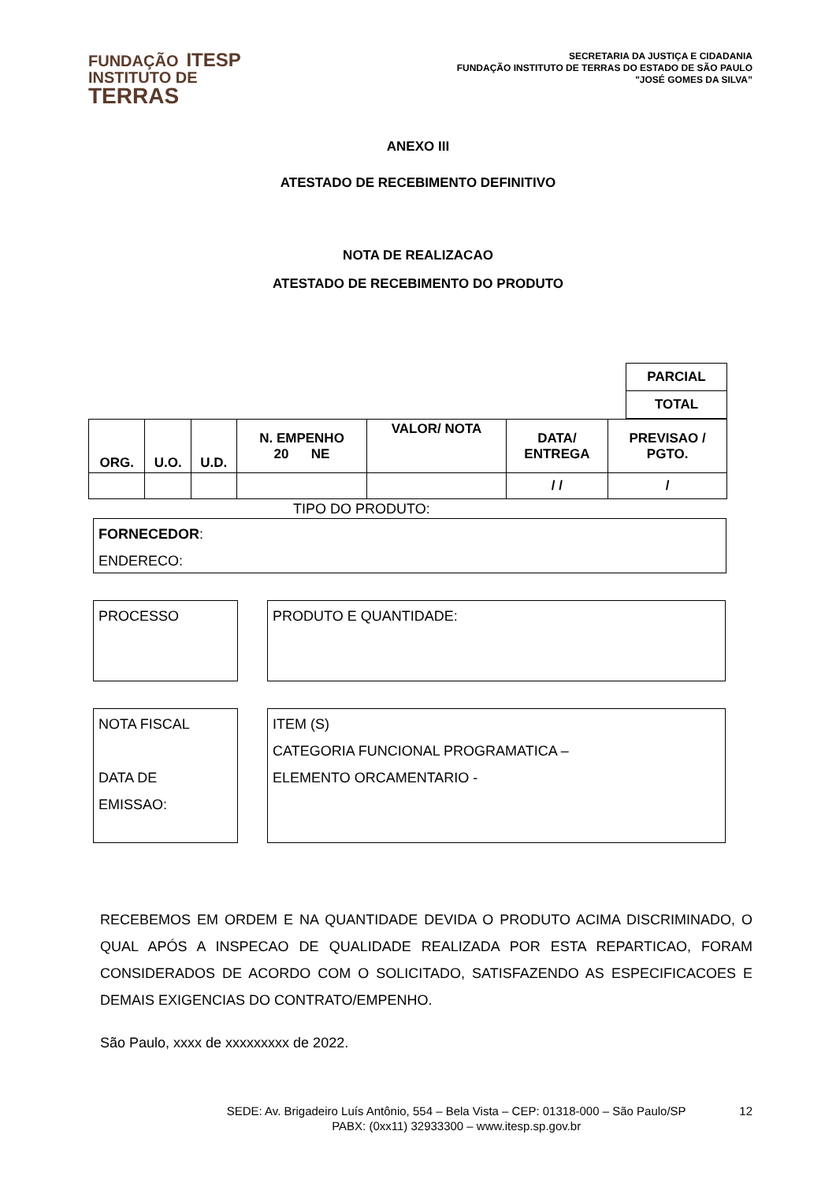FUNDAÇÃO ITESP
INSTITUTO DE
TERRAS
SECRETARIA DA JUSTIÇA E CIDADANIA
FUNDAÇÃO INSTITUTO DE TERRAS DO ESTADO DE SÃO PAULO
"JOSÉ GOMES DA SILVA”
ANEXO III
ATESTADO DE RECEBIMENTO DEFINITIVO
NOTA DE REALIZACAO
ATESTADO DE RECEBIMENTO DO PRODUTO
| PARCIAL |
| TOTAL |
| ORG. | U.O. | U.D. | N. EMPENHO 20 NE | VALOR/ NOTA | DATA/ ENTREGA | PREVISAO / PGTO. |
| | | | | | / / | / |
TIPO DO PRODUTO:
FORNECEDOR:
ENDERECO:
PROCESSO PRODUTO E QUANTIDADE:
NOTA FISCAL
DATA DE
EMISSAO:
ITEM (S)
CATEGORIA FUNCIONAL PROGRAMATICA –
ELEMENTO ORCAMENTARIO -
RECEBEMOS EM ORDEM E NA QUANTIDADE DEVIDA O PRODUTO ACIMA DISCRIMINADO, O QUAL APÓS A INSPECAO DE QUALIDADE REALIZADA POR ESTA REPARTICAO, FORAM CONSIDERADOS DE ACORDO COM O SOLICITADO, SATISFAZENDO AS ESPECIFICACOES E DEMAIS EXIGENCIAS DO CONTRATO/EMPENHO.
São Paulo, xxxx de xxxxxxxxx de 2022.
SEDE: Av. Brigadeiro Luís Antônio, 554 – Bela Vista – CEP: 01318-000 – São Paulo/SP
PABX: (0xx11) 32933300 – www.itesp.sp.gov.br
12